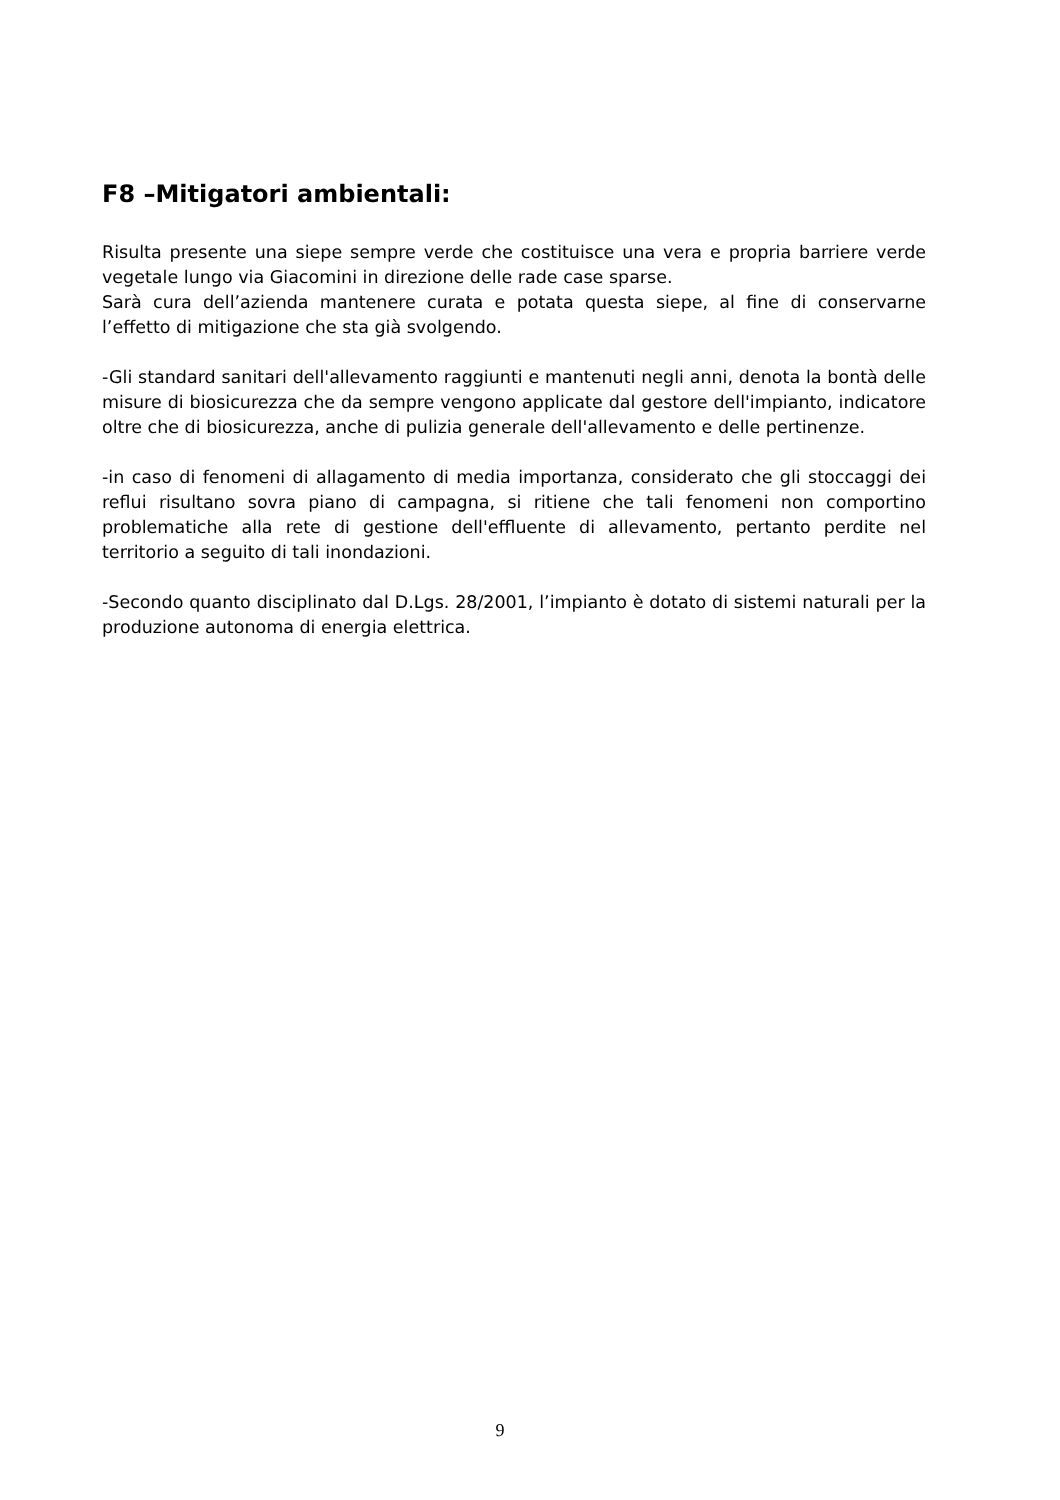F8 –Mitigatori ambientali:
Risulta presente una siepe sempre verde che costituisce una vera e propria barriere verde vegetale lungo via Giacomini in direzione delle rade case sparse.
Sarà cura dell’azienda mantenere curata e potata questa siepe, al fine di conservarne l’effetto di mitigazione che sta già svolgendo.
-Gli standard sanitari dell'allevamento raggiunti e mantenuti negli anni, denota la bontà delle misure di biosicurezza che da sempre vengono applicate dal gestore dell'impianto, indicatore oltre che di biosicurezza, anche di pulizia generale dell'allevamento e delle pertinenze.
-in caso di fenomeni di allagamento di media importanza, considerato che gli stoccaggi dei reflui risultano sovra piano di campagna, si ritiene che tali fenomeni non comportino problematiche alla rete di gestione dell'effluente di allevamento, pertanto perdite nel territorio a seguito di tali inondazioni.
-Secondo quanto disciplinato dal D.Lgs. 28/2001, l’impianto è dotato di sistemi naturali per la produzione autonoma di energia elettrica.
9